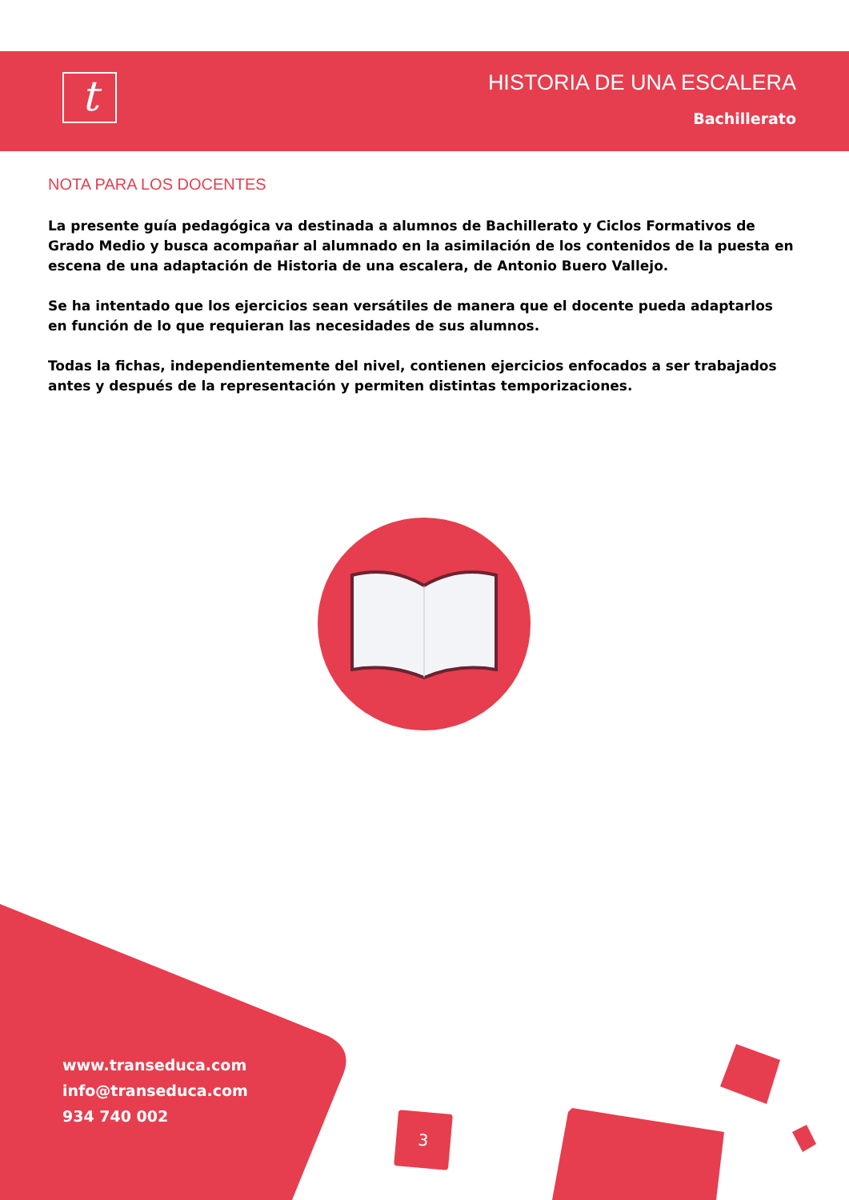t
HISTORIA DE UNA ESCALERA
Bachillerato
NOTA PARA LOS DOCENTES
La presente guía pedagógica va destinada a alumnos de Bachillerato y Ciclos Formativos de Grado Medio y busca acompañar al alumnado en la asimilación de los contenidos de la puesta en escena de una adaptación de Historia de una escalera, de Antonio Buero Vallejo.
Se ha intentado que los ejercicios sean versátiles de manera que el docente pueda adaptarlos en función de lo que requieran las necesidades de sus alumnos.
Todas la fichas, independientemente del nivel, contienen ejercicios enfocados a ser trabajados antes y después de la representación y permiten distintas temporizaciones.
www.transeduca.com
info@transeduca.com
934 740 002
3